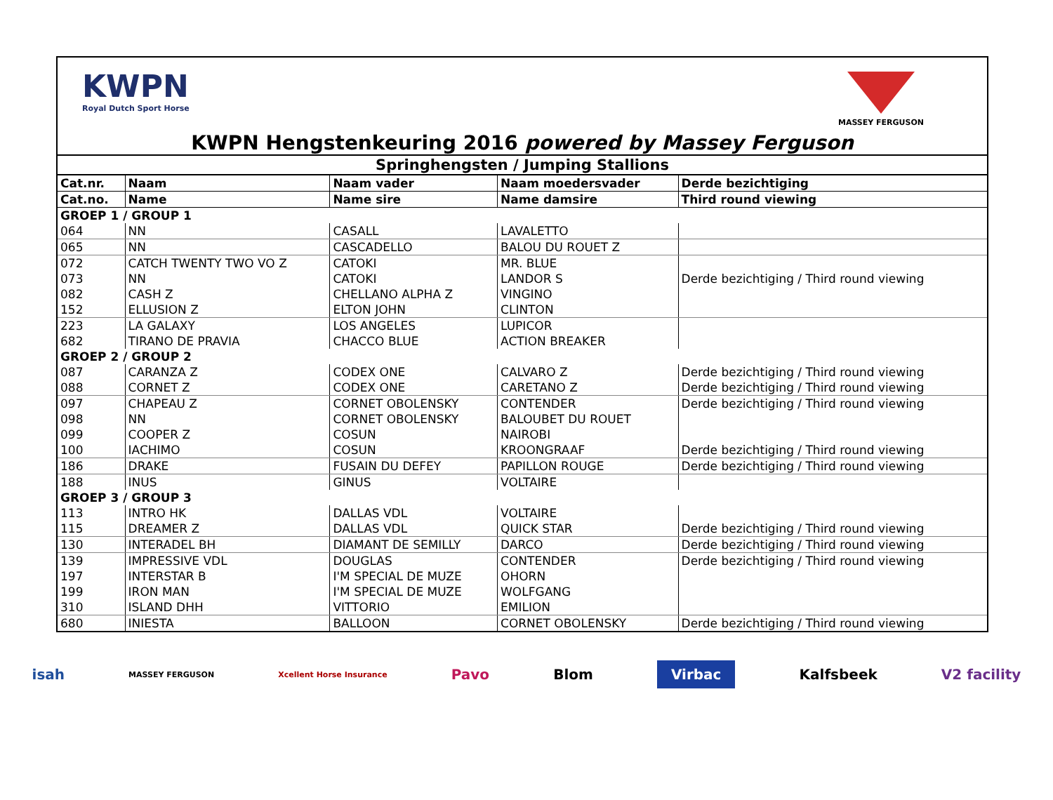KWPN
Royal Dutch Sport Horse
MASSEY FERGUSON
KWPN Hengstenkeuring 2016 powered by Massey Ferguson
| Springhengsten / Jumping Stallions | | | | |
| Cat.nr. | Naam | Naam vader | Naam moedersvader | Derde bezichtiging |
| Cat.no. | Name | Name sire | Name damsire | Third round viewing |
| GROEP 1 / GROUP 1 | | | | |
| 064 | NN | CASALL | LAVALETTO | |
| 065 | NN | CASCADELLO | BALOU DU ROUET Z | |
| 072 | CATCH TWENTY TWO VO Z | CATOKI | MR. BLUE | |
| 073 | NN | CATOKI | LANDOR S | Derde bezichtiging / Third round viewing |
| 082 | CASH Z | CHELLANO ALPHA Z | VINGINO | |
| 152 | ELLUSION Z | ELTON JOHN | CLINTON | |
| 223 | LA GALAXY | LOS ANGELES | LUPICOR | |
| 682 | TIRANO DE PRAVIA | CHACCO BLUE | ACTION BREAKER | |
| GROEP 2 / GROUP 2 | | | | |
| 087 | CARANZA Z | CODEX ONE | CALVARO Z | Derde bezichtiging / Third round viewing |
| 088 | CORNET Z | CODEX ONE | CARETANO Z | Derde bezichtiging / Third round viewing |
| 097 | CHAPEAU Z | CORNET OBOLENSKY | CONTENDER | Derde bezichtiging / Third round viewing |
| 098 | NN | CORNET OBOLENSKY | BALOUBET DU ROUET | |
| 099 | COOPER Z | COSUN | NAIROBI | |
| 100 | IACHIMO | COSUN | KROONGRAAF | Derde bezichtiging / Third round viewing |
| 186 | DRAKE | FUSAIN DU DEFEY | PAPILLON ROUGE | Derde bezichtiging / Third round viewing |
| 188 | INUS | GINUS | VOLTAIRE | |
| GROEP 3 / GROUP 3 | | | | |
| 113 | INTRO HK | DALLAS VDL | VOLTAIRE | |
| 115 | DREAMER Z | DALLAS VDL | QUICK STAR | Derde bezichtiging / Third round viewing |
| 130 | INTERADEL BH | DIAMANT DE SEMILLY | DARCO | Derde bezichtiging / Third round viewing |
| 139 | IMPRESSIVE VDL | DOUGLAS | CONTENDER | Derde bezichtiging / Third round viewing |
| 197 | INTERSTAR B | I'M SPECIAL DE MUZE | OHORN | |
| 199 | IRON MAN | I'M SPECIAL DE MUZE | WOLFGANG | |
| 310 | ISLAND DHH | VITTORIO | EMILION | |
| 680 | INIESTA | BALLOON | CORNET OBOLENSKY | Derde bezichtiging / Third round viewing |
isah MASSEY FERGUSON Xcellent Horse Insurance Pavo Blom Virbac Kalfsbeek V2 facility